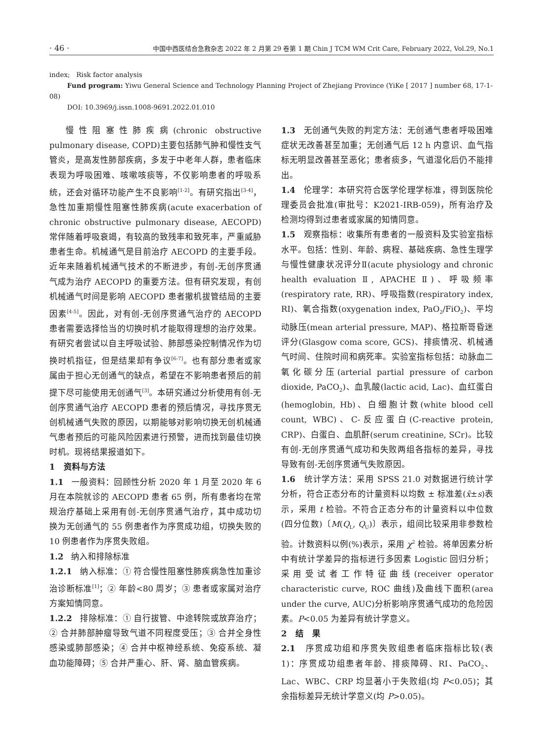· 46 · 中国中西医结合急救杂志 2022 年 2 月第 29 卷第 1 期 Chin J TCM WM Crit Care, February 2022, Vol.29, No.1
index; Risk factor analysis
Fund program: Yiwu General Science and Technology Planning Project of Zhejiang Province (YiKe [ 2017 ] number 68, 17-1-08)
DOI: 10.3969/j.issn.1008-9691.2022.01.010
慢性阻塞性肺疾病(chronic obstructive pulmonary disease, COPD)主要包括肺气肿和慢性支气管炎，是高发性肺部疾病，多发于中老年人群，患者临床表现为呼吸困难、咳嗽咳痰等，不仅影响患者的呼吸系统，还会对循环功能产生不良影响<sup>[1-2]</sup>。有研究指出<sup>[3-4]</sup>，急性加重期慢性阻塞性肺疾病(acute exacerbation of chronic obstructive pulmonary disease, AECOPD)常伴随着呼吸衰竭，有较高的致残率和致死率，严重威胁患者生命。机械通气是目前治疗 AECOPD 的主要手段。近年来随着机械通气技术的不断进步，有创-无创序贯通气成为治疗 AECOPD 的重要方法。但有研究发现，有创机械通气时间是影响 AECOPD 患者撤机拔管结局的主要因素<sup>[4-5]</sup>。因此，对有创-无创序贯通气治疗的 AECOPD 患者需要选择恰当的切换时机才能取得理想的治疗效果。有研究者尝试以自主呼吸试验、肺部感染控制情况作为切换时机指征，但是结果却有争议<sup>[6-7]</sup>。也有部分患者或家属由于担心无创通气的缺点，希望在不影响患者预后的前提下尽可能使用无创通气<sup>[3]</sup>。本研究通过分析使用有创-无创序贯通气治疗 AECOPD 患者的预后情况，寻找序贯无创机械通气失败的原因，以期能够对影响切换无创机械通气患者预后的可能风险因素进行预警，进而找到最佳切换时机。现将结果报道如下。
1 资料与方法
1.1 一般资料：回顾性分析 2020 年 1 月至 2020 年 6 月在本院就诊的 AECOPD 患者 65 例，所有患者均在常规治疗基础上采用有创-无创序贯通气治疗，其中成功切换为无创通气的 55 例患者作为序贯成功组，切换失败的 10 例患者作为序贯失败组。
1.2 纳入和排除标准
1.2.1 纳入标准：① 符合慢性阻塞性肺疾病急性加重诊治诊断标准<sup>[1]</sup>；② 年龄<80 周岁；③ 患者或家属对治疗方案知情同意。
1.2.2 排除标准：① 自行拔管、中途转院或放弃治疗；② 合并肺部肿瘤导致气道不同程度受压；③ 合并全身性感染或肺部感染；④ 合并中枢神经系统、免疫系统、凝血功能障碍；⑤ 合并严重心、肝、肾、脑血管疾病。
1.3 无创通气失败的判定方法：无创通气患者呼吸困难症状无改善甚至加重；无创通气后 12 h 内意识、血气指标无明显改善甚至恶化；患者痰多，气道湿化后仍不能排出。
1.4 伦理学：本研究符合医学伦理学标准，得到医院伦理委员会批准(审批号：K2021-IRB-059)，所有治疗及检测均得到过患者或家属的知情同意。
1.5 观察指标：收集所有患者的一般资料及实验室指标水平。包括：性别、年龄、病程、基础疾病、急性生理学与慢性健康状况评分Ⅱ(acute physiology and chronic health evaluation Ⅱ, APACHE Ⅱ)、呼吸频率(respiratory rate, RR)、呼吸指数(respiratory index, RI)、氧合指数(oxygenation index, PaO<sub>2</sub>/FiO<sub>2</sub>)、平均动脉压(mean arterial pressure, MAP)、格拉斯哥昏迷评分(Glasgow coma score, GCS)、排痰情况、机械通气时间、住院时间和病死率。实验室指标包括：动脉血二氧化碳分压(arterial partial pressure of carbon dioxide, PaCO<sub>2</sub>)、血乳酸(lactic acid, Lac)、血红蛋白(hemoglobin, Hb)、白细胞计数(white blood cell count, WBC)、C-反应蛋白(C-reactive protein, CRP)、白蛋白、血肌酐(serum creatinine, SCr)。比较有创-无创序贯通气成功和失败两组各指标的差异，寻找导致有创-无创序贯通气失败原因。
1.6 统计学方法：采用 SPSS 21.0 对数据进行统计学分析，符合正态分布的计量资料以均数 ± 标准差(x̄±s)表示，采用 t 检验。不符合正态分布的计量资料以中位数(四分位数)〔M(Q<sub>L</sub>, Q<sub>U</sub>)〕表示，组间比较采用非参数检验。计数资料以例(%)表示，采用 χ<sup>2</sup> 检验。将单因素分析中有统计学差异的指标进行多因素 Logistic 回归分析；采用受试者工作特征曲线(receiver operator characteristic curve, ROC 曲线)及曲线下面积(area under the curve, AUC)分析影响序贯通气成功的危险因素。P<0.05 为差异有统计学意义。
2 结 果
2.1 序贯成功组和序贯失败组患者临床指标比较(表 1)：序贯成功组患者年龄、排痰障碍、RI、PaCO<sub>2</sub>、Lac、WBC、CRP 均显著小于失败组(均 P<0.05)；其余指标差异无统计学意义(均 P>0.05)。